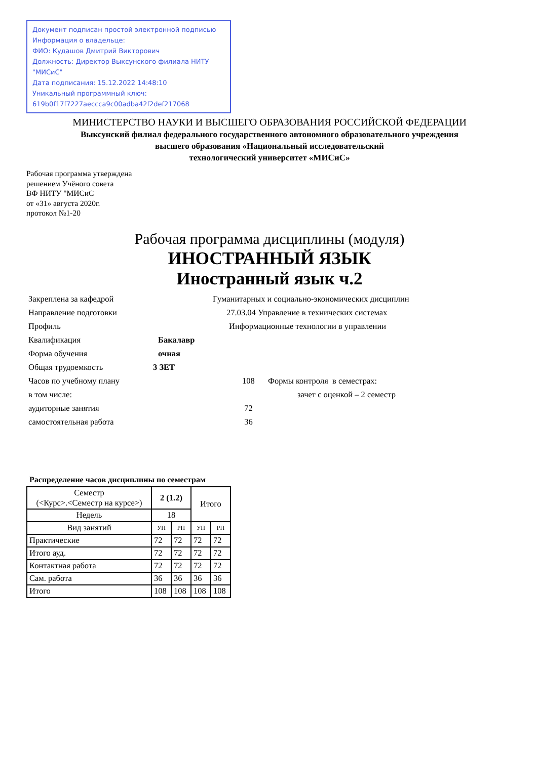Документ подписан простой электронной подписью
Информация о владельце:
ФИО: Кудашов Дмитрий Викторович
Должность: Директор Выксунского филиала НИТУ "МИСиС"
Дата подписания: 15.12.2022 14:48:10
Уникальный программный ключ:
619b0f17f7227aeccca9c00adba42f2def217068
МИНИСТЕРСТВО НАУКИ И ВЫСШЕГО ОБРАЗОВАНИЯ РОССИЙСКОЙ ФЕДЕРАЦИИ
Выксунский филиал федерального государственного автономного образовательного учреждения
высшего образования «Национальный исследовательский
технологический университет «МИСиС»
Рабочая программа утверждена
решением Учёного совета
ВФ НИТУ "МИСиС
от «31» августа 2020г.
протокол №1-20
Рабочая программа дисциплины (модуля)
ИНОСТРАННЫЙ ЯЗЫК
Иностранный язык ч.2
| Закреплена за кафедрой | Гуманитарных и социально-экономических дисциплин | | |
| Направление подготовки | 27.03.04 Управление в технических системах | | |
| Профиль | Информационные технологии в управлении | | |
| Квалификация | Бакалавр | | |
| Форма обучения | очная | | |
| Общая трудоемкость | 3 ЗЕТ | | |
| Часов по учебному плану | | 108 | Формы контроля в семестрах: |
| в том числе: | | | зачет с оценкой – 2 семестр |
| аудиторные занятия | | 72 | |
| самостоятельная работа | | 36 | |
Распределение часов дисциплины по семестрам
| Семестр (<Курс>.<Семестр на курсе>) | 2 (1.2) | | Итого | |
| --- | --- | --- | --- | --- |
| Недель | 18 | | | |
| Вид занятий | УП | РП | УП | РП |
| Практические | 72 | 72 | 72 | 72 |
| Итого ауд. | 72 | 72 | 72 | 72 |
| Контактная работа | 72 | 72 | 72 | 72 |
| Сам. работа | 36 | 36 | 36 | 36 |
| Итого | 108 | 108 | 108 | 108 |